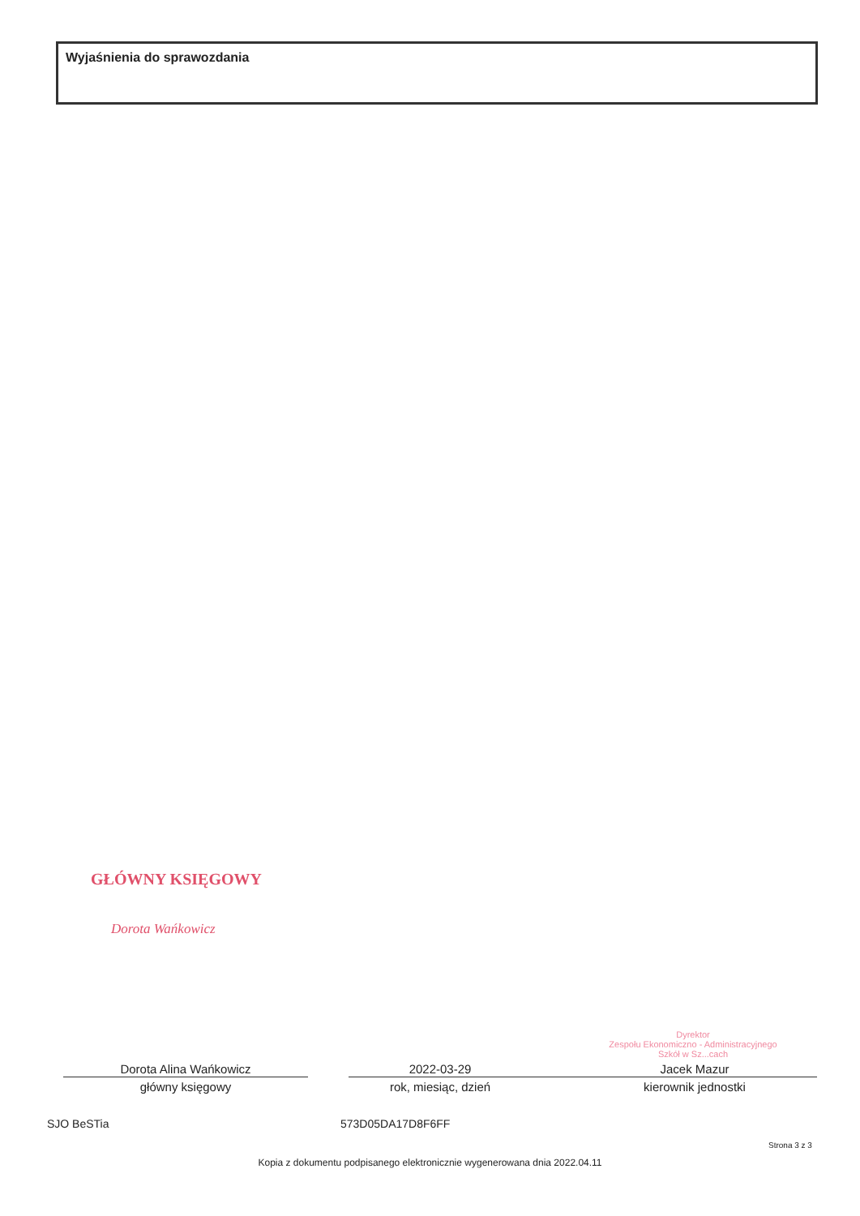Wyjaśnienia do sprawozdania
GŁÓWNY KSIĘGOWY
Dorota Wańkowicz
Dyrektor
Zespołu Ekonomiczno - Administracyjnego
Szkół w Sz...cach
Dorota Alina Wańkowicz
główny księgowy
2022-03-29
rok, miesiąc, dzień
Jacek Mazur
kierownik jednostki
SJO BeSTia 573D05DA17D8F6FF
Strona 3 z 3
Kopia z dokumentu podpisanego elektronicznie wygenerowana dnia 2022.04.11